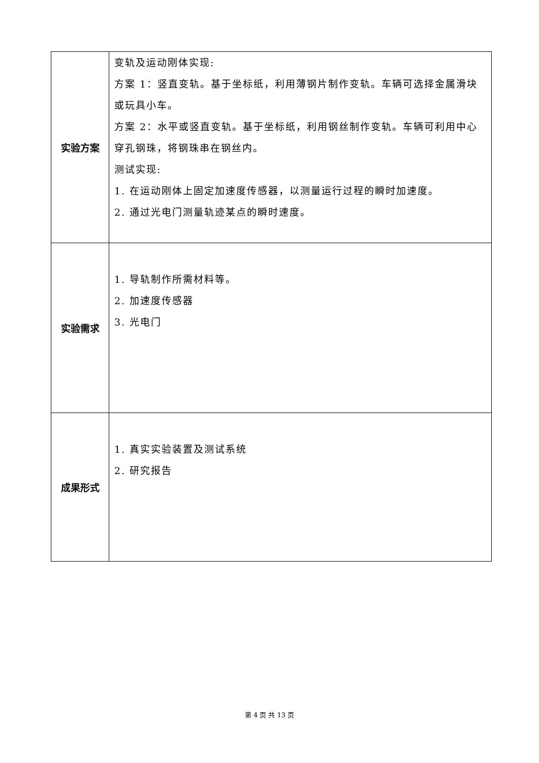| 实验方案 | 变轨及运动刚体实现: 方案 1：竖直变轨。基于坐标纸，利用薄钢片制作变轨。车辆可选择金属滑块或玩具小车。 方案 2：水平或竖直变轨。基于坐标纸，利用钢丝制作变轨。车辆可利用中心穿孔钢珠，将钢珠串在钢丝内。 测试实现: 1. 在运动刚体上固定加速度传感器，以测量运行过程的瞬时加速度。 2. 通过光电门测量轨迹某点的瞬时速度。 |
| 实验需求 | 1. 导轨制作所需材料等。 2. 加速度传感器 3. 光电门 |
| 成果形式 | 1. 真实实验装置及测试系统 2. 研究报告 |
第 4 页 共 13 页